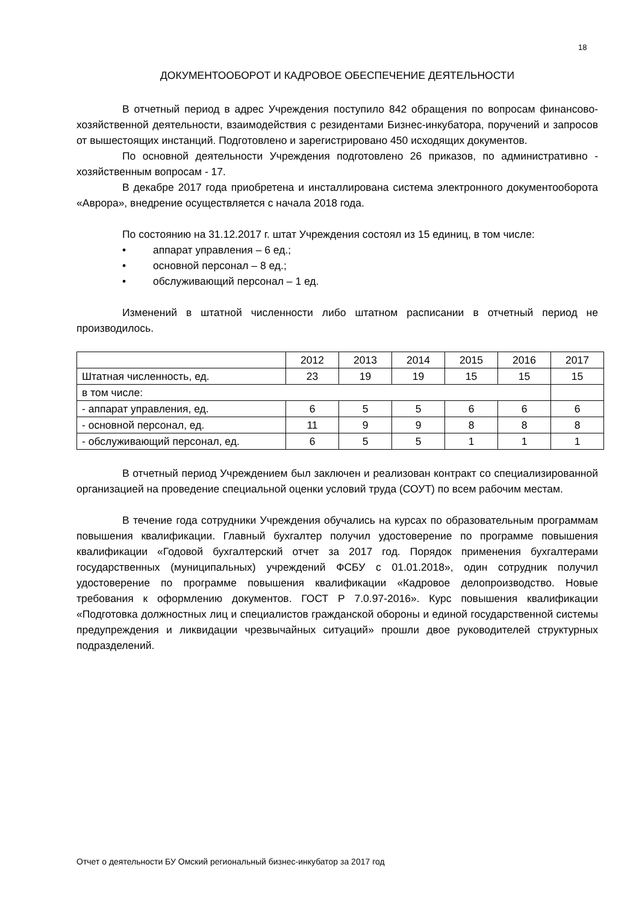18
ДОКУМЕНТООБОРОТ И КАДРОВОЕ ОБЕСПЕЧЕНИЕ ДЕЯТЕЛЬНОСТИ
В отчетный период в адрес Учреждения поступило 842 обращения по вопросам финансово-хозяйственной деятельности, взаимодействия с резидентами Бизнес-инкубатора, поручений и запросов от вышестоящих инстанций. Подготовлено и зарегистрировано 450 исходящих документов.
По основной деятельности Учреждения подготовлено 26 приказов, по административно - хозяйственным вопросам - 17.
В декабре 2017 года приобретена и инсталлирована система электронного документооборота «Аврора», внедрение осуществляется с начала 2018 года.
По состоянию на 31.12.2017 г. штат Учреждения состоял из 15 единиц, в том числе:
• аппарат управления – 6 ед.;
• основной персонал – 8 ед.;
• обслуживающий персонал – 1 ед.
Изменений в штатной численности либо штатном расписании в отчетный период не производилось.
| | 2012 | 2013 | 2014 | 2015 | 2016 | 2017 |
| Штатная численность, ед. | 23 | 19 | 19 | 15 | 15 | 15 |
| в том числе: | | | | | | |
| - аппарат управления, ед. | 6 | 5 | 5 | 6 | 6 | 6 |
| - основной персонал, ед. | 11 | 9 | 9 | 8 | 8 | 8 |
| - обслуживающий персонал, ед. | 6 | 5 | 5 | 1 | 1 | 1 |
В отчетный период Учреждением был заключен и реализован контракт со специализированной организацией на проведение специальной оценки условий труда (СОУТ) по всем рабочим местам.
В течение года сотрудники Учреждения обучались на курсах по образовательным программам повышения квалификации. Главный бухгалтер получил удостоверение по программе повышения квалификации «Годовой бухгалтерский отчет за 2017 год. Порядок применения бухгалтерами государственных (муниципальных) учреждений ФСБУ с 01.01.2018», один сотрудник получил удостоверение по программе повышения квалификации «Кадровое делопроизводство. Новые требования к оформлению документов. ГОСТ Р 7.0.97-2016». Курс повышения квалификации «Подготовка должностных лиц и специалистов гражданской обороны и единой государственной системы предупреждения и ликвидации чрезвычайных ситуаций» прошли двое руководителей структурных подразделений.
Отчет о деятельности БУ Омский региональный бизнес-инкубатор за 2017 год